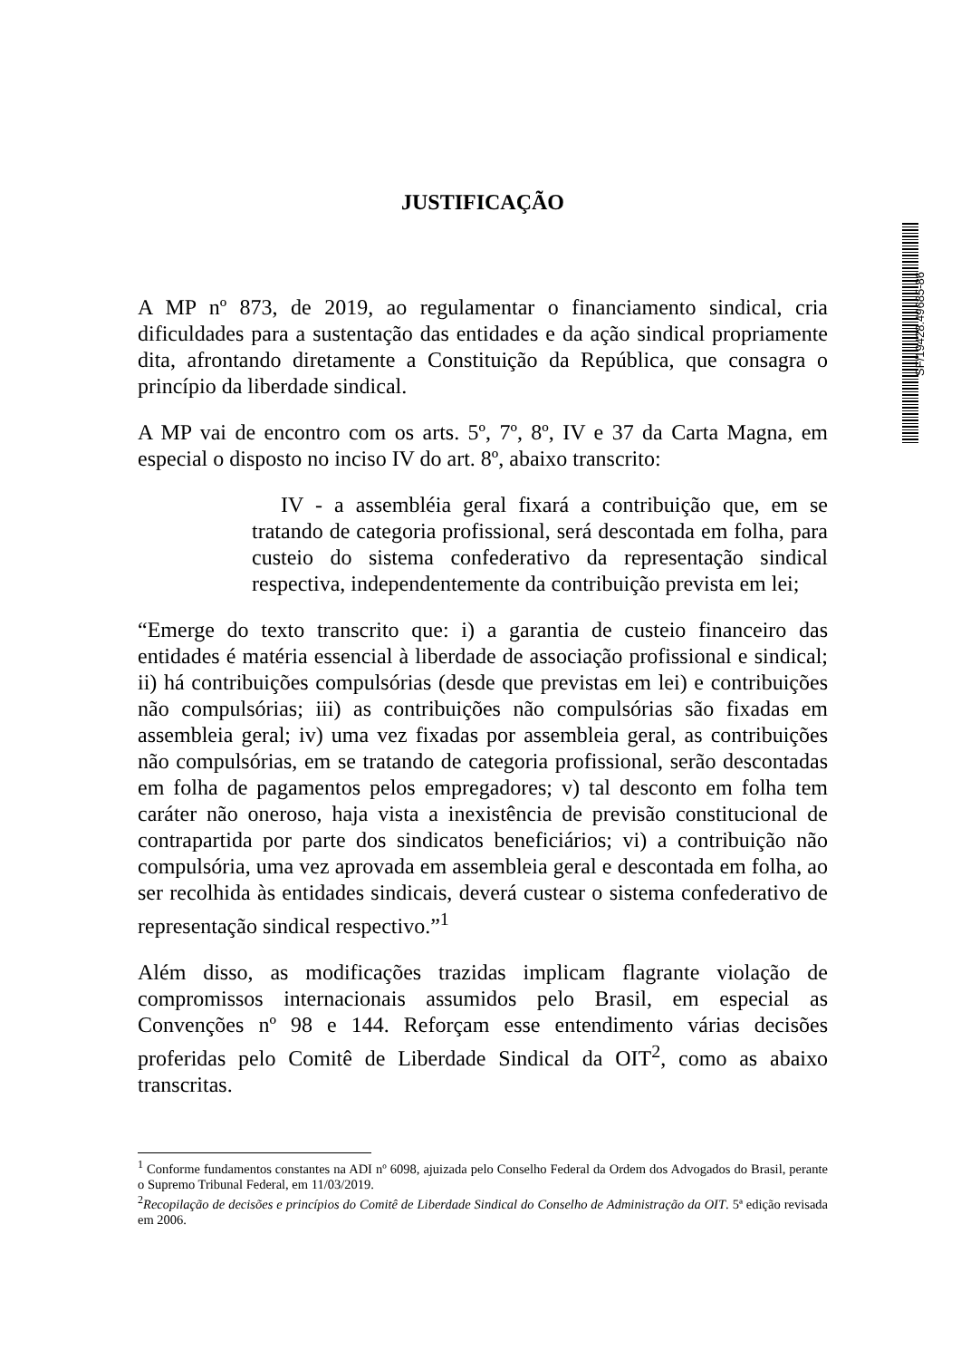SF/19428.49685-86
JUSTIFICAÇÃO
A MP nº 873, de 2019, ao regulamentar o financiamento sindical, cria dificuldades para a sustentação das entidades e da ação sindical propriamente dita, afrontando diretamente a Constituição da República, que consagra o princípio da liberdade sindical.
A MP vai de encontro com os arts. 5º, 7º, 8º, IV e 37 da Carta Magna, em especial o disposto no inciso IV do art. 8º, abaixo transcrito:
IV - a assembléia geral fixará a contribuição que, em se tratando de categoria profissional, será descontada em folha, para custeio do sistema confederativo da representação sindical respectiva, independentemente da contribuição prevista em lei;
“Emerge do texto transcrito que: i) a garantia de custeio financeiro das entidades é matéria essencial à liberdade de associação profissional e sindical; ii) há contribuições compulsórias (desde que previstas em lei) e contribuições não compulsórias; iii) as contribuições não compulsórias são fixadas em assembleia geral; iv) uma vez fixadas por assembleia geral, as contribuições não compulsórias, em se tratando de categoria profissional, serão descontadas em folha de pagamentos pelos empregadores; v) tal desconto em folha tem caráter não oneroso, haja vista a inexistência de previsão constitucional de contrapartida por parte dos sindicatos beneficiários; vi) a contribuição não compulsória, uma vez aprovada em assembleia geral e descontada em folha, ao ser recolhida às entidades sindicais, deverá custear o sistema confederativo de representação sindical respectivo.”<sup>1</sup>
Além disso, as modificações trazidas implicam flagrante violação de compromissos internacionais assumidos pelo Brasil, em especial as Convenções nº 98 e 144. Reforçam esse entendimento várias decisões proferidas pelo Comitê de Liberdade Sindical da OIT<sup>2</sup>, como as abaixo transcritas.
<sup>1</sup> Conforme fundamentos constantes na ADI nº 6098, ajuizada pelo Conselho Federal da Ordem dos Advogados do Brasil, perante o Supremo Tribunal Federal, em 11/03/2019.
<sup>2</sup> Recopilação de decisões e princípios do Comitê de Liberdade Sindical do Conselho de Administração da OIT. 5ª edição revisada em 2006.